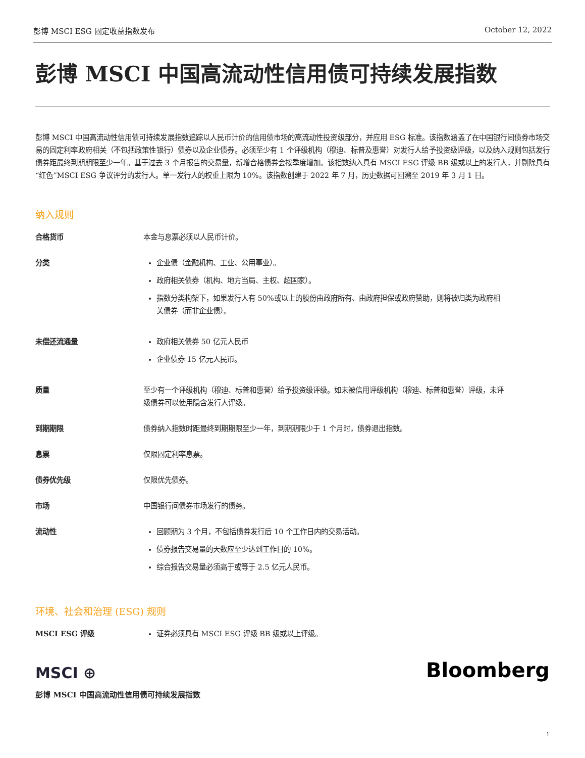彭博 MSCI ESG 固定收益指数发布 October 12, 2022
彭博 MSCI 中国高流动性信用债可持续发展指数
彭博 MSCI 中国高流动性信用债可持续发展指数追踪以人民币计价的信用债市场的高流动性投资级部分，并应用 ESG 标准。该指数涵盖了在中国银行间债券市场交易的固定利率政府相关（不包括政策性银行）债券以及企业债券。必须至少有 1 个评级机构（穆迪、标普及惠誉）对发行人给予投资级评级，以及纳入规则包括发行债券距最终到期期限至少一年。基于过去 3 个月报告的交易量，新增合格债券会按季度增加。该指数纳入具有 MSCI ESG 评级 BB 级或以上的发行人，并剔除具有“红色”MSCI ESG 争议评分的发行人。单一发行人的权重上限为 10%。该指数创建于 2022 年 7 月，历史数据可回溯至 2019 年 3 月 1 日。
纳入规则
合格货币
本金与息票必须以人民币计价。
分类
企业债（金融机构、工业、公用事业）。
政府相关债券（机构、地方当局、主权、超国家）。
指数分类构架下，如果发行人有 50%或以上的股份由政府所有、由政府担保或政府赞助，则将被归类为政府相关债券（而非企业债）。
未偿还流通量
政府相关债券 50 亿元人民币
企业债券 15 亿元人民币。
质量
至少有一个评级机构（穆迪、标普和惠誉）给予投资级评级。如未被信用评级机构（穆迪、标普和惠誉）评级，未评级债券可以使用隐含发行人评级。
到期期限
债券纳入指数时距最终到期期限至少一年，到期期限少于 1 个月时，债券退出指数。
息票
仅限固定利率息票。
债券优先级
仅限优先债券。
市场
中国银行间债券市场发行的债务。
流动性
回顾期为 3 个月，不包括债券发行后 10 个工作日内的交易活动。
债券报告交易量的天数应至少达到工作日的 10%。
综合报告交易量必须高于或等于 2.5 亿元人民币。
环境、社会和治理 (ESG) 规则
MSCI ESG 评级
证券必须具有 MSCI ESG 评级 BB 级或以上评级。
MSCI ⊕ Bloomberg
彭博 MSCI 中国高流动性信用债可持续发展指数
1